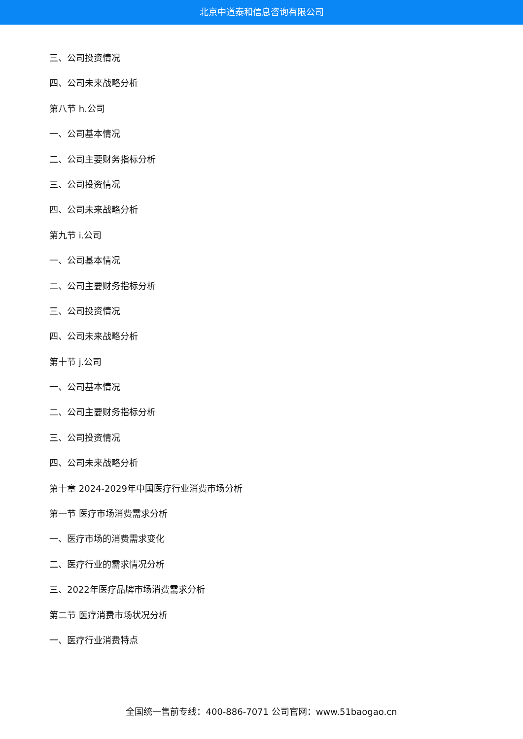北京中道泰和信息咨询有限公司
三、公司投资情况
四、公司未来战略分析
第八节 h.公司
一、公司基本情况
二、公司主要财务指标分析
三、公司投资情况
四、公司未来战略分析
第九节 i.公司
一、公司基本情况
二、公司主要财务指标分析
三、公司投资情况
四、公司未来战略分析
第十节 j.公司
一、公司基本情况
二、公司主要财务指标分析
三、公司投资情况
四、公司未来战略分析
第十章 2024-2029年中国医疗行业消费市场分析
第一节 医疗市场消费需求分析
一、医疗市场的消费需求变化
二、医疗行业的需求情况分析
三、2022年医疗品牌市场消费需求分析
第二节 医疗消费市场状况分析
一、医疗行业消费特点
全国统一售前专线：400-886-7071 公司官网：www.51baogao.cn